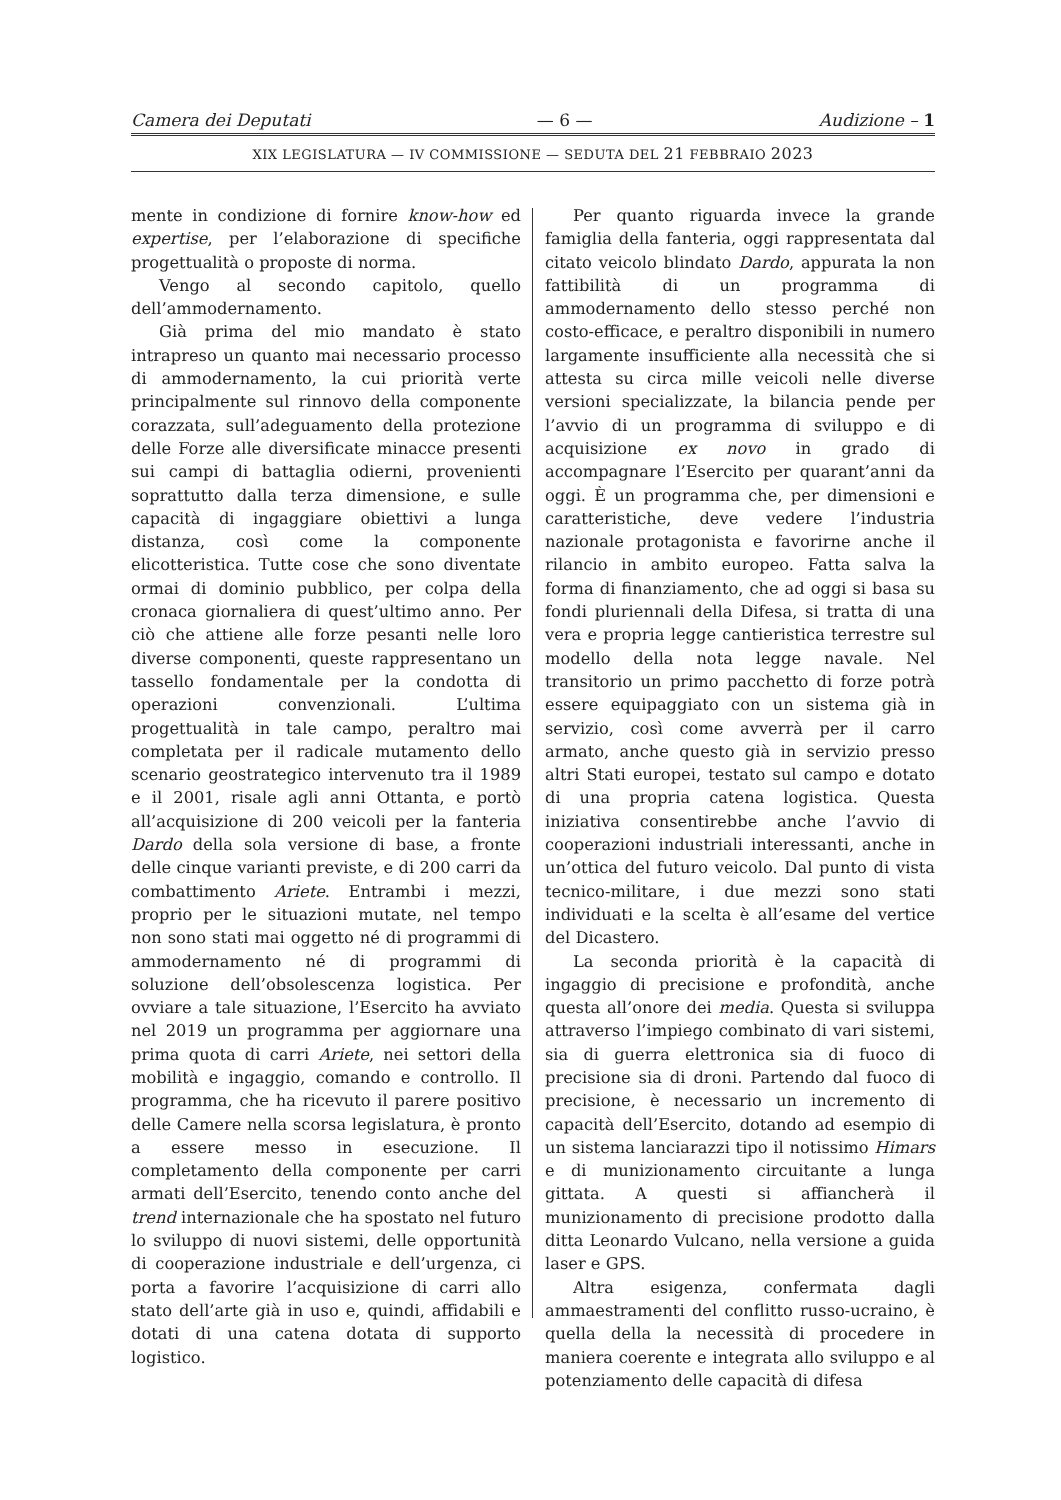Camera dei Deputati — 6 — Audizione – 1
XIX LEGISLATURA — IV COMMISSIONE — SEDUTA DEL 21 FEBBRAIO 2023
mente in condizione di fornire know-how ed expertise, per l’elaborazione di specifiche progettualità o proposte di norma.
Vengo al secondo capitolo, quello dell’ammodernamento.
Già prima del mio mandato è stato intrapreso un quanto mai necessario processo di ammodernamento, la cui priorità verte principalmente sul rinnovo della componente corazzata, sull’adeguamento della protezione delle Forze alle diversificate minacce presenti sui campi di battaglia odierni, provenienti soprattutto dalla terza dimensione, e sulle capacità di ingaggiare obiettivi a lunga distanza, così come la componente elicotteristica. Tutte cose che sono diventate ormai di dominio pubblico, per colpa della cronaca giornaliera di quest’ultimo anno. Per ciò che attiene alle forze pesanti nelle loro diverse componenti, queste rappresentano un tassello fondamentale per la condotta di operazioni convenzionali. L’ultima progettualità in tale campo, peraltro mai completata per il radicale mutamento dello scenario geostrategico intervenuto tra il 1989 e il 2001, risale agli anni Ottanta, e portò all’acquisizione di 200 veicoli per la fanteria Dardo della sola versione di base, a fronte delle cinque varianti previste, e di 200 carri da combattimento Ariete. Entrambi i mezzi, proprio per le situazioni mutate, nel tempo non sono stati mai oggetto né di programmi di ammodernamento né di programmi di soluzione dell’obsolescenza logistica. Per ovviare a tale situazione, l’Esercito ha avviato nel 2019 un programma per aggiornare una prima quota di carri Ariete, nei settori della mobilità e ingaggio, comando e controllo. Il programma, che ha ricevuto il parere positivo delle Camere nella scorsa legislatura, è pronto a essere messo in esecuzione. Il completamento della componente per carri armati dell’Esercito, tenendo conto anche del trend internazionale che ha spostato nel futuro lo sviluppo di nuovi sistemi, delle opportunità di cooperazione industriale e dell’urgenza, ci porta a favorire l’acquisizione di carri allo stato dell’arte già in uso e, quindi, affidabili e dotati di una catena dotata di supporto logistico.
Per quanto riguarda invece la grande famiglia della fanteria, oggi rappresentata dal citato veicolo blindato Dardo, appurata la non fattibilità di un programma di ammodernamento dello stesso perché non costo-efficace, e peraltro disponibili in numero largamente insufficiente alla necessità che si attesta su circa mille veicoli nelle diverse versioni specializzate, la bilancia pende per l’avvio di un programma di sviluppo e di acquisizione ex novo in grado di accompagnare l’Esercito per quarant’anni da oggi. È un programma che, per dimensioni e caratteristiche, deve vedere l’industria nazionale protagonista e favorirne anche il rilancio in ambito europeo. Fatta salva la forma di finanziamento, che ad oggi si basa su fondi pluriennali della Difesa, si tratta di una vera e propria legge cantieristica terrestre sul modello della nota legge navale. Nel transitorio un primo pacchetto di forze potrà essere equipaggiato con un sistema già in servizio, così come avverrà per il carro armato, anche questo già in servizio presso altri Stati europei, testato sul campo e dotato di una propria catena logistica. Questa iniziativa consentirebbe anche l’avvio di cooperazioni industriali interessanti, anche in un’ottica del futuro veicolo. Dal punto di vista tecnico-militare, i due mezzi sono stati individuati e la scelta è all’esame del vertice del Dicastero.
La seconda priorità è la capacità di ingaggio di precisione e profondità, anche questa all’onore dei media. Questa si sviluppa attraverso l’impiego combinato di vari sistemi, sia di guerra elettronica sia di fuoco di precisione sia di droni. Partendo dal fuoco di precisione, è necessario un incremento di capacità dell’Esercito, dotando ad esempio di un sistema lanciarazzi tipo il notissimo Himars e di munizionamento circuitante a lunga gittata. A questi si affiancherà il munizionamento di precisione prodotto dalla ditta Leonardo Vulcano, nella versione a guida laser e GPS.
Altra esigenza, confermata dagli ammaestramenti del conflitto russo-ucraino, è quella della la necessità di procedere in maniera coerente e integrata allo sviluppo e al potenziamento delle capacità di difesa